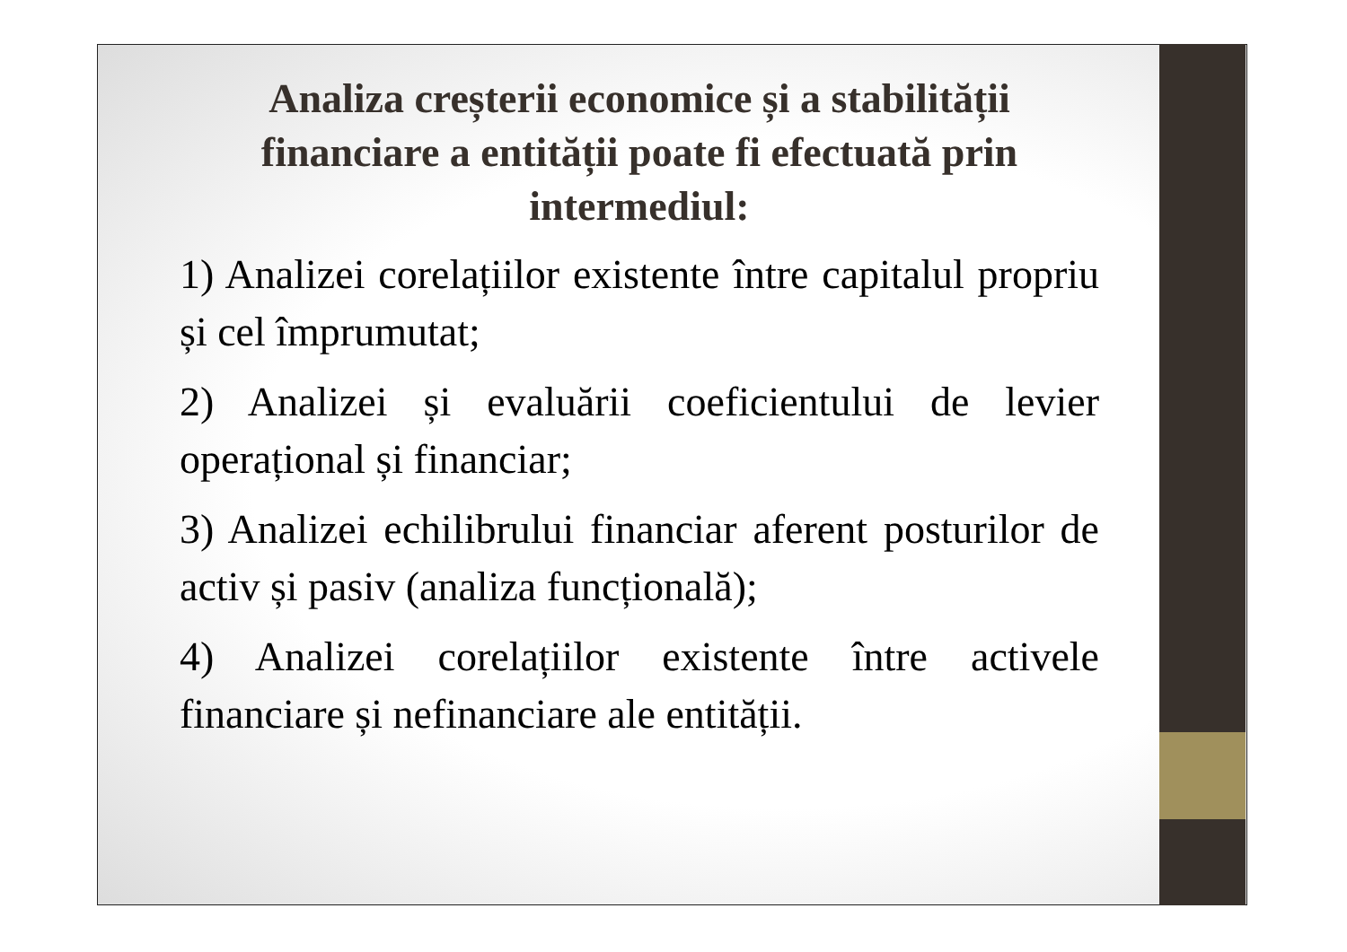Analiza creșterii economice și a stabilității financiare a entității poate fi efectuată prin intermediul:
1) Analizei corelațiilor existente între capitalul propriu și cel împrumutat;
2) Analizei și evaluării coeficientului de levier operațional și financiar;
3) Analizei echilibrului financiar aferent posturilor de activ și pasiv (analiza funcțională);
4) Analizei corelațiilor existente între activele financiare și nefinanciare ale entității.